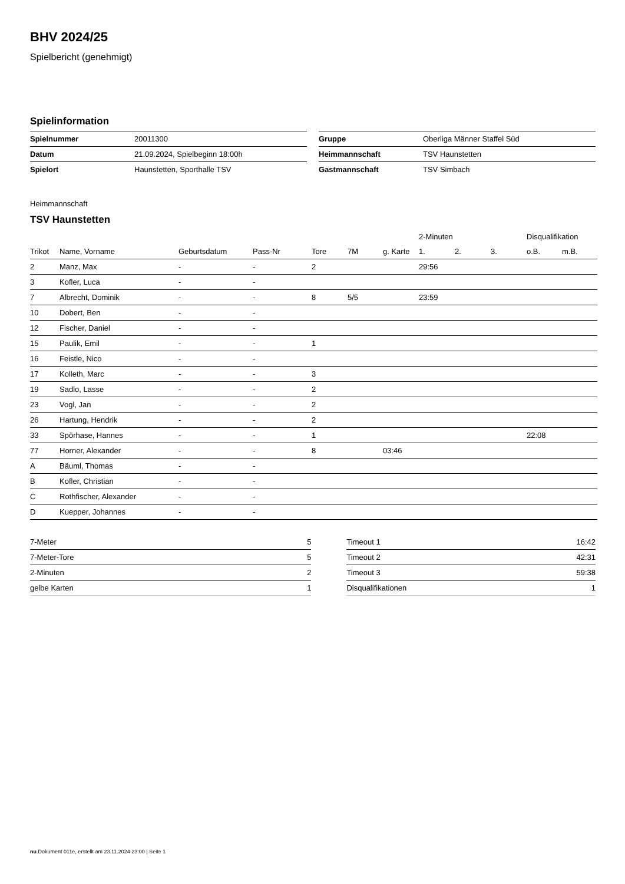BHV 2024/25
Spielbericht (genehmigt)
Spielinformation
| Spielnummer | 20011300 |
| Datum | 21.09.2024, Spielbeginn 18:00h |
| Spielort | Haunstetten, Sporthalle TSV |
| Gruppe | Oberliga Männer Staffel Süd |
| Heimmannschaft | TSV Haunstetten |
| Gastmannschaft | TSV Simbach |
Heimmannschaft
TSV Haunstetten
| | | | | | | | 2-Minuten | | | Disqualifikation | |
| --- | --- | --- | --- | --- | --- | --- | --- | --- | --- | --- | --- |
| Trikot | Name, Vorname | Geburtsdatum | Pass-Nr | Tore | 7M | g. Karte | 1. | 2. | 3. | o.B. | m.B. |
| 2 | Manz, Max | - | - | 2 | | | 29:56 | | | | |
| 3 | Kofler, Luca | - | - | | | | | | | | |
| 7 | Albrecht, Dominik | - | - | 8 | 5/5 | | 23:59 | | | | |
| 10 | Dobert, Ben | - | - | | | | | | | | |
| 12 | Fischer, Daniel | - | - | | | | | | | | |
| 15 | Paulik, Emil | - | - | 1 | | | | | | | |
| 16 | Feistle, Nico | - | - | | | | | | | | |
| 17 | Kolleth, Marc | - | - | 3 | | | | | | | |
| 19 | Sadlo, Lasse | - | - | 2 | | | | | | | |
| 23 | Vogl, Jan | - | - | 2 | | | | | | | |
| 26 | Hartung, Hendrik | - | - | 2 | | | | | | | |
| 33 | Spörhase, Hannes | - | - | 1 | | | | | | 22:08 | |
| 77 | Horner, Alexander | - | - | 8 | | 03:46 | | | | | |
| A | Bäuml, Thomas | - | - | | | | | | | | |
| B | Kofler, Christian | - | - | | | | | | | | |
| C | Rothfischer, Alexander | - | - | | | | | | | | |
| D | Kuepper, Johannes | - | - | | | | | | | | |
| 7-Meter | 5 |
| 7-Meter-Tore | 5 |
| 2-Minuten | 2 |
| gelbe Karten | 1 |
| Timeout 1 | 16:42 |
| Timeout 2 | 42:31 |
| Timeout 3 | 59:38 |
| Disqualifikationen | 1 |
nu.Dokument 011e, erstellt am 23.11.2024 23:00 | Seite 1